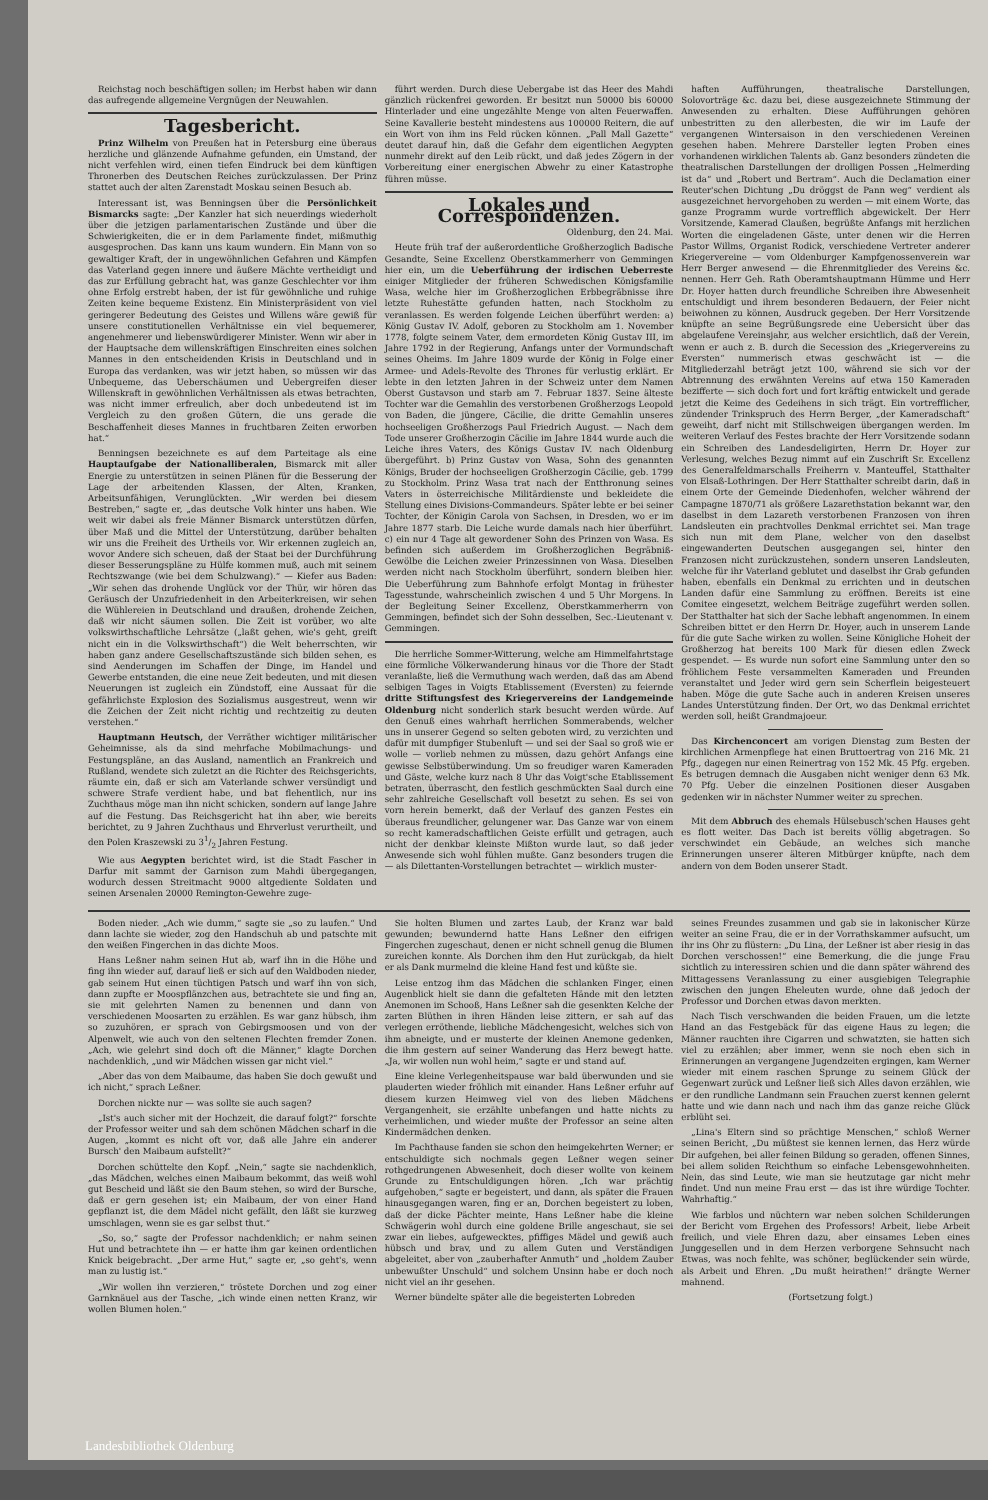Reichstag noch beschäftigen sollen; im Herbst haben wir dann das aufregende allgemeine Vergnügen der Neuwahlen.
Tagesbericht.
Prinz Wilhelm von Preußen hat in Petersburg eine überaus herzliche und glänzende Aufnahme gefunden, ein Umstand, der nicht verfehlen wird, einen tiefen Eindruck bei dem künftigen Thronerben des Deutschen Reiches zurückzulassen. Der Prinz stattet auch der alten Zarenstadt Moskau seinen Besuch ab.
Interessant ist, was Benningsen über die Persönlichkeit Bismarcks sagte: „Der Kanzler hat sich neuerdings wiederholt über die jetzigen parlamentarischen Zustände und über die Schwierigkeiten, die er in dem Parlamente findet, mißmuthig ausgesprochen. Das kann uns kaum wundern. Ein Mann von so gewaltiger Kraft, der in ungewöhnlichen Gefahren und Kämpfen das Vaterland gegen innere und äußere Mächte vertheidigt und das zur Erfüllung gebracht hat, was ganze Geschlechter vor ihm ohne Erfolg erstrebt haben, der ist für gewöhnliche und ruhige Zeiten keine bequeme Existenz. Ein Ministerpräsident von viel geringerer Bedeutung des Geistes und Willens wäre gewiß für unsere constitutionellen Verhältnisse ein viel bequemerer, angenehmerer und liebenswürdigerer Minister. Wenn wir aber in der Hauptsache dem willenskräftigen Einschreiten eines solchen Mannes in den entscheidenden Krisis in Deutschland und in Europa das verdanken, was wir jetzt haben, so müssen wir das Unbequeme, das Ueberschäumen und Uebergreifen dieser Willenskraft in gewöhnlichen Verhältnissen als etwas betrachten, was nicht immer erfreulich, aber doch unbedeutend ist im Vergleich zu den großen Gütern, die uns gerade die Beschaffenheit dieses Mannes in fruchtbaren Zeiten erworben hat.“
Benningsen bezeichnete es auf dem Parteitage als eine Hauptaufgabe der Nationalliberalen, Bismarck mit aller Energie zu unterstützen in seinen Plänen für die Besserung der Lage der arbeitenden Klassen, der Alten, Kranken, Arbeitsunfähigen, Verunglückten. „Wir werden bei diesem Bestreben,“ sagte er, „das deutsche Volk hinter uns haben. Wie weit wir dabei als freie Männer Bismarck unterstützen dürfen, über Maß und die Mittel der Unterstützung, darüber behalten wir uns die Freiheit des Urtheils vor. Wir erkennen zugleich an, wovor Andere sich scheuen, daß der Staat bei der Durchführung dieser Besserungspläne zu Hülfe kommen muß, auch mit seinem Rechtszwange (wie bei dem Schulzwang).“ — Kiefer aus Baden: „Wir sehen das drohende Unglück vor der Thür, wir hören das Geräusch der Unzufriedenheit in den Arbeiterkreisen, wir sehen die Wühlereien in Deutschland und draußen, drohende Zeichen, daß wir nicht säumen sollen. Die Zeit ist vorüber, wo alte volkswirthschaftliche Lehrsätze („laßt gehen, wie's geht, greift nicht ein in die Volkswirthschaft“) die Welt beherrschten, wir haben ganz andere Gesellschaftszustände sich bilden sehen, es sind Aenderungen im Schaffen der Dinge, im Handel und Gewerbe entstanden, die eine neue Zeit bedeuten, und mit diesen Neuerungen ist zugleich ein Zündstoff, eine Aussaat für die gefährlichste Explosion des Sozialismus ausgestreut, wenn wir die Zeichen der Zeit nicht richtig und rechtzeitig zu deuten verstehen.“
Hauptmann Heutsch, der Verräther wichtiger militärischer Geheimnisse, als da sind mehrfache Mobilmachungs- und Festungspläne, an das Ausland, namentlich an Frankreich und Rußland, wendete sich zuletzt an die Richter des Reichsgerichts, räumte ein, daß er sich am Vaterlande schwer versündigt und schwere Strafe verdient habe, und bat flehentlich, nur ins Zuchthaus möge man ihn nicht schicken, sondern auf lange Jahre auf die Festung. Das Reichsgericht hat ihn aber, wie bereits berichtet, zu 9 Jahren Zuchthaus und Ehrverlust verurtheilt, und den Polen Kraszewski zu 31/2 Jahren Festung.
Wie aus Aegypten berichtet wird, ist die Stadt Fascher in Darfur mit sammt der Garnison zum Mahdi übergegangen, wodurch dessen Streitmacht 9000 altgediente Soldaten und seinen Arsenalen 20000 Remington-Gewehre zuge-
führt werden. Durch diese Uebergabe ist das Heer des Mahdi gänzlich rückenfrei geworden. Er besitzt nun 50000 bis 60000 Hinterlader und eine ungezählte Menge von alten Feuerwaffen. Seine Kavallerie besteht mindestens aus 100000 Reitern, die auf ein Wort von ihm ins Feld rücken können. „Pall Mall Gazette“ deutet darauf hin, daß die Gefahr dem eigentlichen Aegypten nunmehr direkt auf den Leib rückt, und daß jedes Zögern in der Vorbereitung einer energischen Abwehr zu einer Katastrophe führen müsse.
Lokales und Correspondenzen.
Oldenburg, den 24. Mai.
Heute früh traf der außerordentliche Großherzoglich Badische Gesandte, Seine Excellenz Oberstkammerherr von Gemmingen hier ein, um die Ueberführung der irdischen Ueberreste einiger Mitglieder der früheren Schwedischen Königsfamilie Wasa, welche hier im Großherzoglichen Erbbegräbnisse ihre letzte Ruhestätte gefunden hatten, nach Stockholm zu veranlassen. Es werden folgende Leichen überführt werden: a) König Gustav IV. Adolf, geboren zu Stockholm am 1. November 1778, folgte seinem Vater, dem ermordeten König Gustav III, im Jahre 1792 in der Regierung, Anfangs unter der Vormundschaft seines Oheims. Im Jahre 1809 wurde der König in Folge einer Armee- und Adels-Revolte des Thrones für verlustig erklärt. Er lebte in den letzten Jahren in der Schweiz unter dem Namen Oberst Gustavson und starb am 7. Februar 1837. Seine älteste Tochter war die Gemahlin des verstorbenen Großherzogs Leopold von Baden, die jüngere, Cäcilie, die dritte Gemahlin unseres hochseeligen Großherzogs Paul Friedrich August. — Nach dem Tode unserer Großherzogin Cäcilie im Jahre 1844 wurde auch die Leiche ihres Vaters, des Königs Gustav IV. nach Oldenburg übergeführt. b) Prinz Gustav von Wasa, Sohn des genannten Königs, Bruder der hochseeligen Großherzogin Cäcilie, geb. 1799 zu Stockholm. Prinz Wasa trat nach der Entthronung seines Vaters in österreichische Militärdienste und bekleidete die Stellung eines Divisions-Commandeurs. Später lebte er bei seiner Tochter, der Königin Carola von Sachsen, in Dresden, wo er im Jahre 1877 starb. Die Leiche wurde damals nach hier überführt. c) ein nur 4 Tage alt gewordener Sohn des Prinzen von Wasa. Es befinden sich außerdem im Großherzoglichen Begräbniß-Gewölbe die Leichen zweier Prinzessinnen von Wasa. Dieselben werden nicht nach Stockholm überführt, sondern bleiben hier. Die Ueberführung zum Bahnhofe erfolgt Montag in frühester Tagesstunde, wahrscheinlich zwischen 4 und 5 Uhr Morgens. In der Begleitung Seiner Excellenz, Oberstkammerherrn von Gemmingen, befindet sich der Sohn desselben, Sec.-Lieutenant v. Gemmingen.
Die herrliche Sommer-Witterung, welche am Himmelfahrtstage eine förmliche Völkerwanderung hinaus vor die Thore der Stadt veranlaßte, ließ die Vermuthung wach werden, daß das am Abend selbigen Tages in Voigts Etablissement (Eversten) zu feiernde dritte Stiftungsfest des Kriegervereins der Landgemeinde Oldenburg nicht sonderlich stark besucht werden würde. Auf den Genuß eines wahrhaft herrlichen Sommerabends, welcher uns in unserer Gegend so selten geboten wird, zu verzichten und dafür mit dumpfiger Stubenluft — und sei der Saal so groß wie er wolle — vorlieb nehmen zu müssen, dazu gehört Anfangs eine gewisse Selbstüberwindung. Um so freudiger waren Kameraden und Gäste, welche kurz nach 8 Uhr das Voigt'sche Etablissement betraten, überrascht, den festlich geschmückten Saal durch eine sehr zahlreiche Gesellschaft voll besetzt zu sehen. Es sei von vorn herein bemerkt, daß der Verlauf des ganzen Festes ein überaus freundlicher, gelungener war. Das Ganze war von einem so recht kameradschaftlichen Geiste erfüllt und getragen, auch nicht der denkbar kleinste Mißton wurde laut, so daß jeder Anwesende sich wohl fühlen mußte. Ganz besonders trugen die — als Dilettanten-Vorstellungen betrachtet — wirklich muster-
haften Aufführungen, theatralische Darstellungen, Solovorträge &c. dazu bei, diese ausgezeichnete Stimmung der Anwesenden zu erhalten. Diese Aufführungen gehören unbestritten zu den allerbesten, die wir im Laufe der vergangenen Wintersaison in den verschiedenen Vereinen gesehen haben. Mehrere Darsteller legten Proben eines vorhandenen wirklichen Talents ab. Ganz besonders zündeten die theatralischen Darstellungen der drolligen Possen „Helmerding ist da“ und „Robert und Bertram“. Auch die Declamation einer Reuter'schen Dichtung „Du dröggst de Pann weg“ verdient als ausgezeichnet hervorgehoben zu werden — mit einem Worte, das ganze Programm wurde vortrefflich abgewickelt. Der Herr Vorsitzende, Kamerad Claußen, begrüßte Anfangs mit herzlichen Worten die eingeladenen Gäste, unter denen wir die Herren Pastor Willms, Organist Rodick, verschiedene Vertreter anderer Kriegervereine — vom Oldenburger Kampfgenossenverein war Herr Berger anwesend — die Ehrenmitglieder des Vereins &c. nennen. Herr Geh. Rath Oberamtshauptmann Hümme und Herr Dr. Hoyer hatten durch freundliche Schreiben ihre Abwesenheit entschuldigt und ihrem besonderen Bedauern, der Feier nicht beiwohnen zu können, Ausdruck gegeben. Der Herr Vorsitzende knüpfte an seine Begrüßungsrede eine Uebersicht über das abgelaufene Vereinsjahr, aus welcher ersichtlich, daß der Verein, wenn er auch z. B. durch die Secession des „Kriegervereins zu Eversten“ nummerisch etwas geschwächt ist — die Mitgliederzahl beträgt jetzt 100, während sie sich vor der Abtrennung des erwähnten Vereins auf etwa 150 Kameraden bezifferte — sich doch fort und fort kräftig entwickelt und gerade jetzt die Keime des Gedeihens in sich trägt. Ein vortrefflicher, zündender Trinkspruch des Herrn Berger, „der Kameradschaft“ geweiht, darf nicht mit Stillschweigen übergangen werden. Im weiteren Verlauf des Festes brachte der Herr Vorsitzende sodann ein Schreiben des Landesdeligirten, Herrn Dr. Hoyer zur Verlesung, welches Bezug nimmt auf ein Zuschrift Sr. Excellenz des Generalfeldmarschalls Freiherrn v. Manteuffel, Statthalter von Elsaß-Lothringen. Der Herr Statthalter schreibt darin, daß in einem Orte der Gemeinde Diedenhofen, welcher während der Campagne 1870/71 als größere Lazarethstation bekannt war, den daselbst in dem Lazareth verstorbenen Franzosen von ihren Landsleuten ein prachtvolles Denkmal errichtet sei. Man trage sich nun mit dem Plane, welcher von den daselbst eingewanderten Deutschen ausgegangen sei, hinter den Franzosen nicht zurückzustehen, sondern unseren Landsleuten, welche für ihr Vaterland geblutet und daselbst ihr Grab gefunden haben, ebenfalls ein Denkmal zu errichten und in deutschen Landen dafür eine Sammlung zu eröffnen. Bereits ist eine Comitee eingesetzt, welchem Beiträge zugeführt werden sollen. Der Statthalter hat sich der Sache lebhaft angenommen. In einem Schreiben bittet er den Herrn Dr. Hoyer, auch in unserem Lande für die gute Sache wirken zu wollen. Seine Königliche Hoheit der Großherzog hat bereits 100 Mark für diesen edlen Zweck gespendet. — Es wurde nun sofort eine Sammlung unter den so fröhlichem Feste versammelten Kameraden und Freunden veranstaltet und Jeder wird gern sein Scherflein beigesteuert haben. Möge die gute Sache auch in anderen Kreisen unseres Landes Unterstützung finden. Der Ort, wo das Denkmal errichtet werden soll, heißt Grandmajoeur.
Das Kirchenconcert am vorigen Dienstag zum Besten der kirchlichen Armenpflege hat einen Bruttoertrag von 216 Mk. 21 Pfg., dagegen nur einen Reinertrag von 152 Mk. 45 Pfg. ergeben. Es betrugen demnach die Ausgaben nicht weniger denn 63 Mk. 70 Pfg. Ueber die einzelnen Positionen dieser Ausgaben gedenken wir in nächster Nummer weiter zu sprechen.
Mit dem Abbruch des ehemals Hülsebusch'schen Hauses geht es flott weiter. Das Dach ist bereits völlig abgetragen. So verschwindet ein Gebäude, an welches sich manche Erinnerungen unserer älteren Mitbürger knüpfte, nach dem andern von dem Boden unserer Stadt.
Boden nieder. „Ach wie dumm,“ sagte sie „so zu laufen.“ Und dann lachte sie wieder, zog den Handschuh ab und patschte mit den weißen Fingerchen in das dichte Moos.
Hans Leßner nahm seinen Hut ab, warf ihn in die Höhe und fing ihn wieder auf, darauf ließ er sich auf den Waldboden nieder, gab seinem Hut einen tüchtigen Patsch und warf ihn von sich, dann zupfte er Moospflänzchen aus, betrachtete sie und fing an, sie mit gelehrten Namen zu benennen und dann von verschiedenen Moosarten zu erzählen. Es war ganz hübsch, ihm so zuzuhören, er sprach von Gebirgsmoosen und von der Alpenwelt, wie auch von den seltenen Flechten fremder Zonen. „Ach, wie gelehrt sind doch oft die Männer,“ klagte Dorchen nachdenklich, „und wir Mädchen wissen gar nicht viel.“
„Aber das von dem Maibaume, das haben Sie doch gewußt und ich nicht,“ sprach Leßner.
Dorchen nickte nur — was sollte sie auch sagen?
„Ist's auch sicher mit der Hochzeit, die darauf folgt?“ forschte der Professor weiter und sah dem schönen Mädchen scharf in die Augen, „kommt es nicht oft vor, daß alle Jahre ein anderer Bursch' den Maibaum aufstellt?“
Dorchen schüttelte den Kopf. „Nein,“ sagte sie nachdenklich, „das Mädchen, welches einen Maibaum bekommt, das weiß wohl gut Bescheid und läßt sie den Baum stehen, so wird der Bursche, daß er gern gesehen ist; ein Maibaum, der von einer Hand gepflanzt ist, die dem Mädel nicht gefällt, den läßt sie kurzweg umschlagen, wenn sie es gar selbst thut.“
„So, so,“ sagte der Professor nachdenklich; er nahm seinen Hut und betrachtete ihn — er hatte ihm gar keinen ordentlichen Knick beigebracht. „Der arme Hut,“ sagte er, „so geht's, wenn man zu lustig ist.“
„Wir wollen ihn verzieren,“ tröstete Dorchen und zog einer Garnknäuel aus der Tasche, „ich winde einen netten Kranz, wir wollen Blumen holen.“
Sie holten Blumen und zartes Laub, der Kranz war bald gewunden; bewundernd hatte Hans Leßner den eifrigen Fingerchen zugeschaut, denen er nicht schnell genug die Blumen zureichen konnte. Als Dorchen ihm den Hut zurückgab, da hielt er als Dank murmelnd die kleine Hand fest und küßte sie.
Leise entzog ihm das Mädchen die schlanken Finger, einen Augenblick hielt sie dann die gefalteten Hände mit den letzten Anemonen im Schooß, Hans Leßner sah die gesenkten Kelche der zarten Blüthen in ihren Händen leise zittern, er sah auf das verlegen erröthende, liebliche Mädchengesicht, welches sich von ihm abneigte, und er musterte der kleinen Anemone gedenken, die ihm gestern auf seiner Wanderung das Herz bewegt hatte. „Ja, wir wollen nun wohl heim,“ sagte er und stand auf.
Eine kleine Verlegenheitspause war bald überwunden und sie plauderten wieder fröhlich mit einander. Hans Leßner erfuhr auf diesem kurzen Heimweg viel von des lieben Mädchens Vergangenheit, sie erzählte unbefangen und hatte nichts zu verheimlichen, und wieder mußte der Professor an seine alten Kindermädchen denken.
Im Pachthause fanden sie schon den heimgekehrten Werner; er entschuldigte sich nochmals gegen Leßner wegen seiner rothgedrungenen Abwesenheit, doch dieser wollte von keinem Grunde zu Entschuldigungen hören. „Ich war prächtig aufgehoben,“ sagte er begeistert, und dann, als später die Frauen hinausgegangen waren, fing er an, Dorchen begeistert zu loben, daß der dicke Pächter meinte, Hans Leßner habe die kleine Schwägerin wohl durch eine goldene Brille angeschaut, sie sei zwar ein liebes, aufgewecktes, pfiffiges Mädel und gewiß auch hübsch und brav, und zu allem Guten und Verständigen abgeleitet, aber von „zauberhafter Anmuth“ und „holdem Zauber unbewußter Unschuld“ und solchem Unsinn habe er doch noch nicht viel an ihr gesehen.
Werner bündelte später alle die begeisterten Lobreden
seines Freundes zusammen und gab sie in lakonischer Kürze weiter an seine Frau, die er in der Vorrathskammer aufsucht, um ihr ins Ohr zu flüstern: „Du Lina, der Leßner ist aber riesig in das Dorchen verschossen!“ eine Bemerkung, die die junge Frau sichtlich zu interessiren schien und die dann später während des Mittagessens Veranlassung zu einer ausgiebigen Telegraphie zwischen den jungen Eheleuten wurde, ohne daß jedoch der Professor und Dorchen etwas davon merkten.
Nach Tisch verschwanden die beiden Frauen, um die letzte Hand an das Festgebäck für das eigene Haus zu legen; die Männer rauchten ihre Cigarren und schwatzten, sie hatten sich viel zu erzählen; aber immer, wenn sie noch eben sich in Erinnerungen an vergangene Jugendzeiten ergingen, kam Werner wieder mit einem raschen Sprunge zu seinem Glück der Gegenwart zurück und Leßner ließ sich Alles davon erzählen, wie er den rundliche Landmann sein Frauchen zuerst kennen gelernt hatte und wie dann nach und nach ihm das ganze reiche Glück erblüht sei.
„Lina's Eltern sind so prächtige Menschen,“ schloß Werner seinen Bericht, „Du müßtest sie kennen lernen, das Herz würde Dir aufgehen, bei aller feinen Bildung so geraden, offenen Sinnes, bei allem soliden Reichthum so einfache Lebensgewohnheiten. Nein, das sind Leute, wie man sie heutzutage gar nicht mehr findet. Und nun meine Frau erst — das ist ihre würdige Tochter. Wahrhaftig.“
Wie farblos und nüchtern war neben solchen Schilderungen der Bericht vom Ergehen des Professors! Arbeit, liebe Arbeit freilich, und viele Ehren dazu, aber einsames Leben eines Junggesellen und in dem Herzen verborgene Sehnsucht nach Etwas, was noch fehlte, was schöner, beglückender sein würde, als Arbeit und Ehren. „Du mußt heirathen!“ drängte Werner mahnend.
(Fortsetzung folgt.)
Landesbibliothek Oldenburg